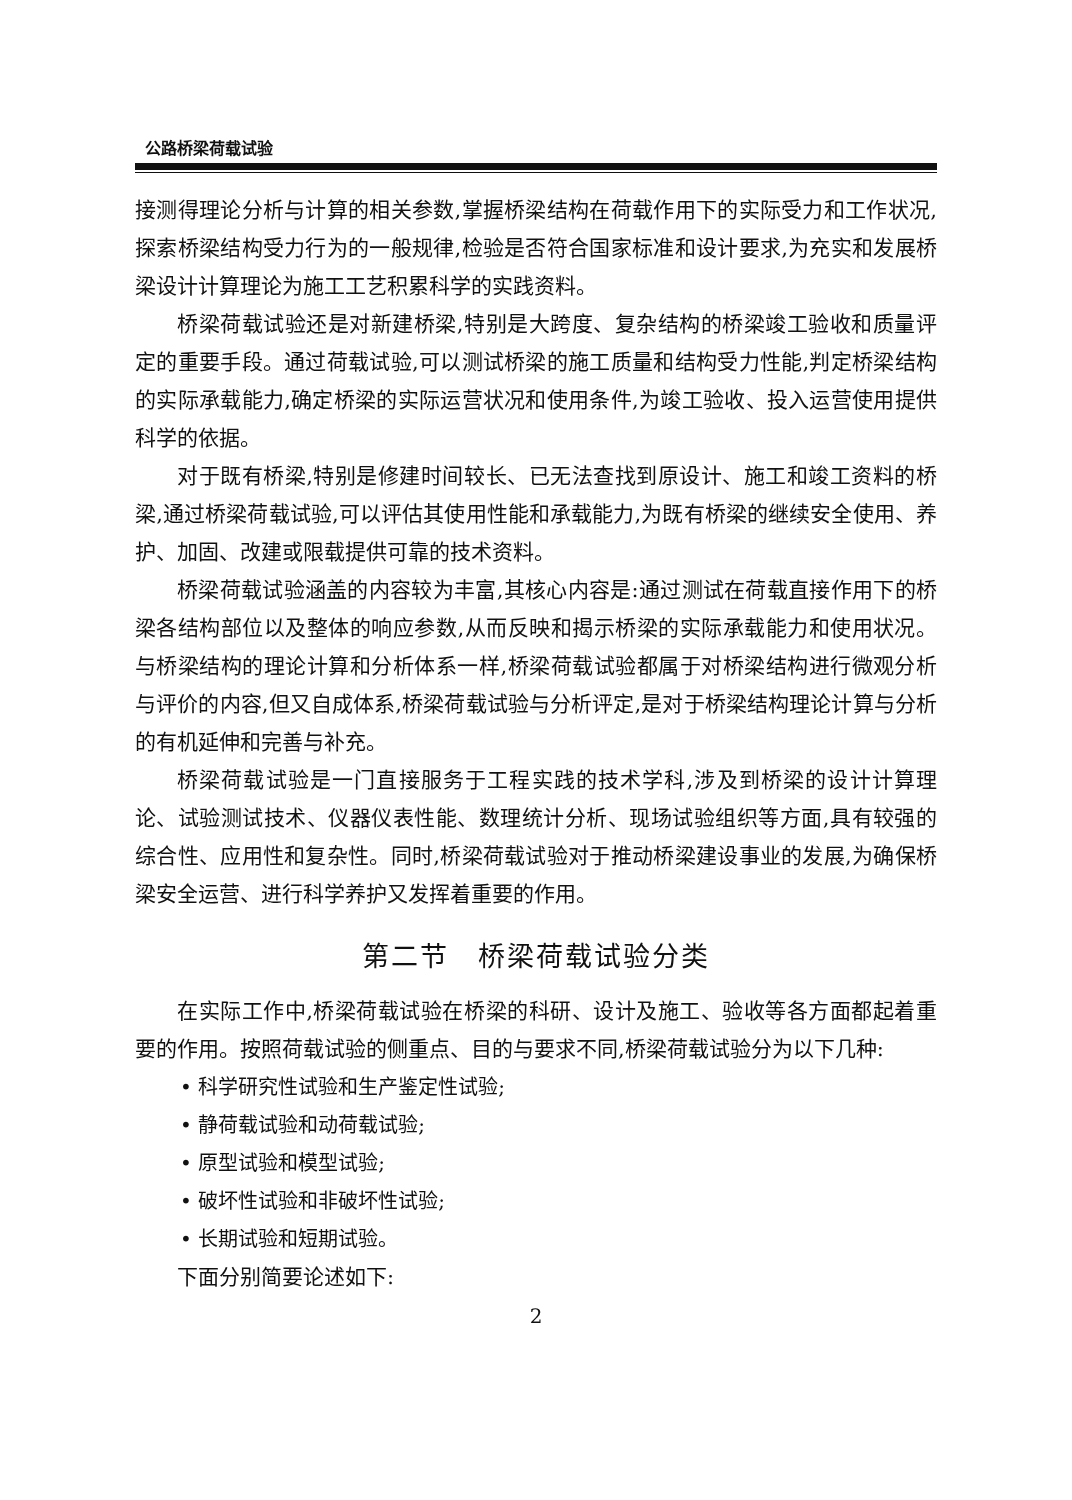公路桥梁荷载试验
接测得理论分析与计算的相关参数,掌握桥梁结构在荷载作用下的实际受力和工作状况,探索桥梁结构受力行为的一般规律,检验是否符合国家标准和设计要求,为充实和发展桥梁设计计算理论为施工工艺积累科学的实践资料。
桥梁荷载试验还是对新建桥梁,特别是大跨度、复杂结构的桥梁竣工验收和质量评定的重要手段。通过荷载试验,可以测试桥梁的施工质量和结构受力性能,判定桥梁结构的实际承载能力,确定桥梁的实际运营状况和使用条件,为竣工验收、投入运营使用提供科学的依据。
对于既有桥梁,特别是修建时间较长、已无法查找到原设计、施工和竣工资料的桥梁,通过桥梁荷载试验,可以评估其使用性能和承载能力,为既有桥梁的继续安全使用、养护、加固、改建或限载提供可靠的技术资料。
桥梁荷载试验涵盖的内容较为丰富,其核心内容是:通过测试在荷载直接作用下的桥梁各结构部位以及整体的响应参数,从而反映和揭示桥梁的实际承载能力和使用状况。与桥梁结构的理论计算和分析体系一样,桥梁荷载试验都属于对桥梁结构进行微观分析与评价的内容,但又自成体系,桥梁荷载试验与分析评定,是对于桥梁结构理论计算与分析的有机延伸和完善与补充。
桥梁荷载试验是一门直接服务于工程实践的技术学科,涉及到桥梁的设计计算理论、试验测试技术、仪器仪表性能、数理统计分析、现场试验组织等方面,具有较强的综合性、应用性和复杂性。同时,桥梁荷载试验对于推动桥梁建设事业的发展,为确保桥梁安全运营、进行科学养护又发挥着重要的作用。
第二节　桥梁荷载试验分类
在实际工作中,桥梁荷载试验在桥梁的科研、设计及施工、验收等各方面都起着重要的作用。按照荷载试验的侧重点、目的与要求不同,桥梁荷载试验分为以下几种:
• 科学研究性试验和生产鉴定性试验;
• 静荷载试验和动荷载试验;
• 原型试验和模型试验;
• 破坏性试验和非破坏性试验;
• 长期试验和短期试验。
下面分别简要论述如下:
2